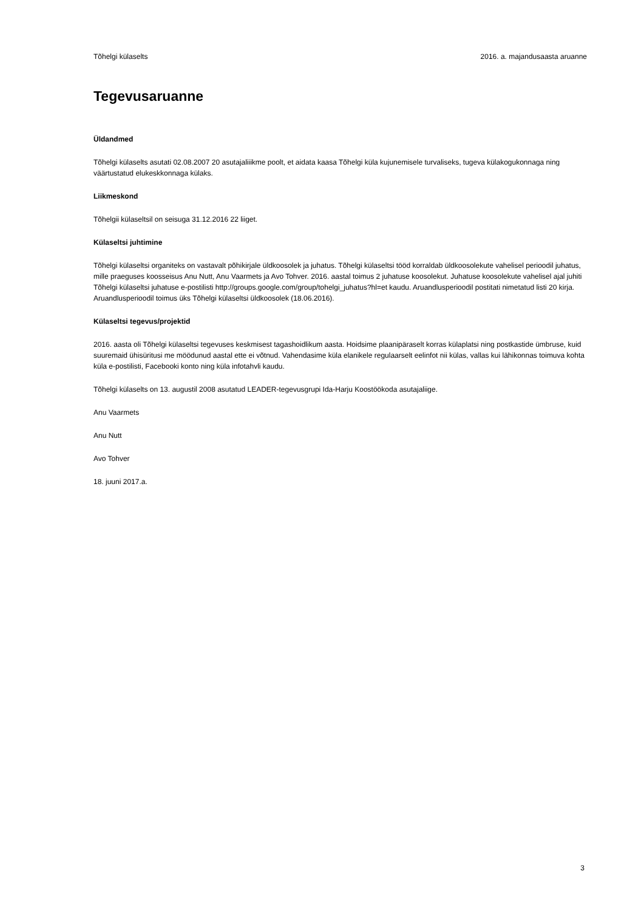Tõhelgi külaselts 2016. a. majandusaasta aruanne
Tegevusaruanne
Üldandmed
Tõhelgi külaselts asutati 02.08.2007 20 asutajaliiikme poolt, et aidata kaasa Tõhelgi küla kujunemisele turvaliseks, tugeva külakogukonnaga ning väärtustatud elukeskkonnaga külaks.
Liikmeskond
Tõhelgii külaseltsil on seisuga 31.12.2016 22 liiget.
Külaseltsi juhtimine
Tõhelgi külaseltsi organiteks on vastavalt põhikirjale üldkoosolek ja juhatus. Tõhelgi külaseltsi tööd korraldab üldkoosolekute vahelisel perioodil juhatus, mille praeguses koosseisus Anu Nutt, Anu Vaarmets ja Avo Tohver. 2016. aastal toimus 2 juhatuse koosolekut. Juhatuse koosolekute vahelisel ajal juhiti Tõhelgi külaseltsi juhatuse e-postilisti http://groups.google.com/group/tohelgi_juhatus?hl=et kaudu. Aruandlusperioodil postitati nimetatud listi 20 kirja. Aruandlusperioodil toimus üks Tõhelgi külaseltsi üldkoosolek (18.06.2016).
Külaseltsi tegevus/projektid
2016. aasta oli Tõhelgi külaseltsi tegevuses keskmisest tagashoidlikum aasta. Hoidsime plaanipäraselt korras külaplatsi ning postkastide ümbruse, kuid suuremaid ühisüritusi me möödunud aastal ette ei võtnud. Vahendasime küla elanikele regulaarselt eelinfot nii külas, vallas kui lähikonnas toimuva kohta küla e-postilisti, Facebooki konto ning küla infotahvli kaudu.
Tõhelgi külaselts on 13. augustil 2008 asutatud LEADER-tegevusgrupi Ida-Harju Koostöökoda asutajaliige.
Anu Vaarmets
Anu Nutt
Avo Tohver
18. juuni 2017.a.
3